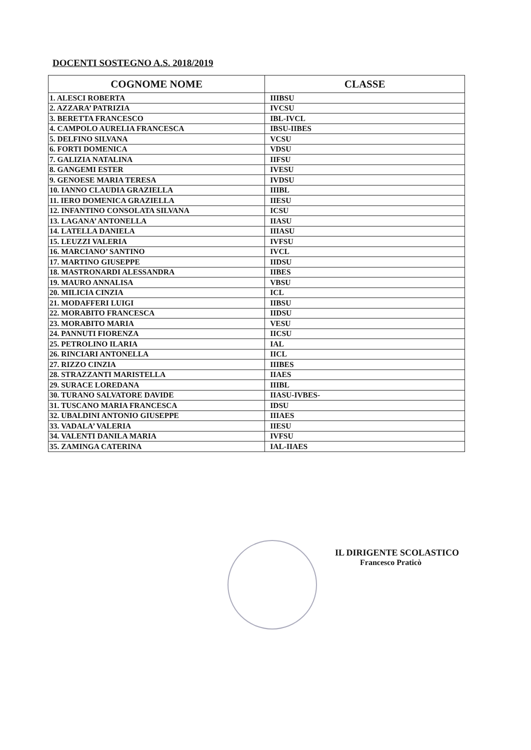DOCENTI SOSTEGNO A.S. 2018/2019
| COGNOME NOME | CLASSE |
| --- | --- |
| 1. ALESCI ROBERTA | IIIBSU |
| 2. AZZARA’ PATRIZIA | IVCSU |
| 3. BERETTA FRANCESCO | IBL-IVCL |
| 4. CAMPOLO AURELIA FRANCESCA | IBSU-IIBES |
| 5. DELFINO SILVANA | VCSU |
| 6. FORTI DOMENICA | VDSU |
| 7. GALIZIA NATALINA | IIFSU |
| 8. GANGEMI ESTER | IVESU |
| 9. GENOESE MARIA TERESA | IVDSU |
| 10. IANNO CLAUDIA GRAZIELLA | IIIBL |
| 11. IERO DOMENICA GRAZIELLA | IIESU |
| 12. INFANTINO CONSOLATA SILVANA | ICSU |
| 13. LAGANA’ ANTONELLA | IIASU |
| 14. LATELLA DANIELA | IIIASU |
| 15. LEUZZI VALERIA | IVFSU |
| 16. MARCIANO’ SANTINO | IVCL |
| 17. MARTINO GIUSEPPE | IIDSU |
| 18. MASTRONARDI ALESSANDRA | IIBES |
| 19. MAURO ANNALISA | VBSU |
| 20. MILICIA CINZIA | ICL |
| 21. MODAFFERI LUIGI | IIBSU |
| 22. MORABITO FRANCESCA | IIDSU |
| 23. MORABITO MARIA | VESU |
| 24. PANNUTI FIORENZA | IICSU |
| 25. PETROLINO ILARIA | IAL |
| 26. RINCIARI ANTONELLA | IICL |
| 27. RIZZO CINZIA | IIIBES |
| 28. STRAZZANTI MARISTELLA | IIAES |
| 29. SURACE LOREDANA | IIIBL |
| 30. TURANO SALVATORE DAVIDE | IIASU-IVBES- |
| 31. TUSCANO MARIA FRANCESCA | IDSU |
| 32. UBALDINI ANTONIO GIUSEPPE | IIIAES |
| 33. VADALA’ VALERIA | IIESU |
| 34. VALENTI DANILA MARIA | IVFSU |
| 35. ZAMINGA CATERINA | IAL-IIAES |
IL DIRIGENTE SCOLASTICO
Francesco Praticò